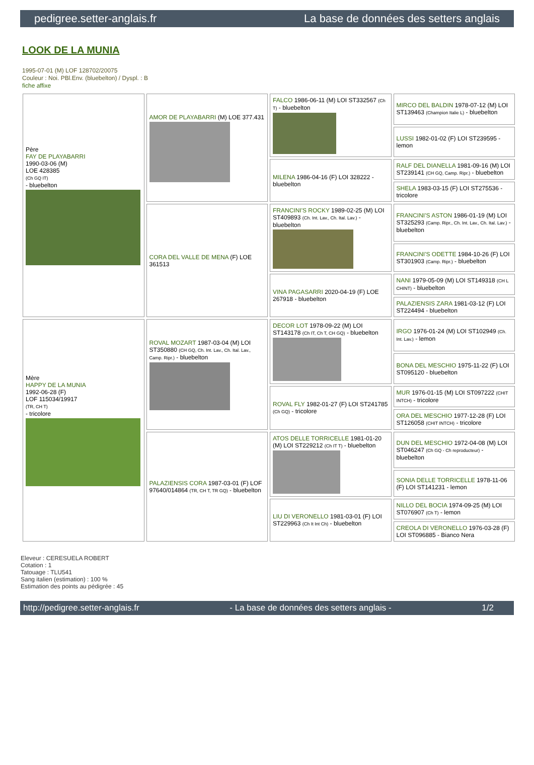pedigree.setter-anglais.fr La base de données des setters anglais
LOOK DE LA MUNIA
1995-07-01 (M) LOF 128702/20075
Couleur : Noi. PBl.Env. (bluebelton) / Dyspl. : B
fiche affixe
| Père FAY DE PLAYABARRI 1990-03-06 (M) LOE 428385 (Ch GQ IT) - bluebelton | AMOR DE PLAYABARRI (M) LOE 377.431 | FALCO 1986-06-11 (M) LOI ST332567 (Ch T) - bluebelton | MIRCO DEL BALDIN 1978-07-12 (M) LOI ST139463 (Champion Italie L) - bluebelton |
| | | | LUSSI 1982-01-02 (F) LOI ST239595 - lemon |
| | | MILENA 1986-04-16 (F) LOI 328222 - bluebelton | RALF DEL DIANELLA 1981-09-16 (M) LOI ST239141 (CH GQ, Camp. Ripr.) - bluebelton |
| | | | SHELA 1983-03-15 (F) LOI ST275536 - tricolore |
| | CORA DEL VALLE DE MENA (F) LOE 361513 | FRANCINI'S ROCKY 1989-02-25 (M) LOI ST409893 (Ch. Int. Lav., Ch. Ital. Lav.) - bluebelton | FRANCINI'S ASTON 1986-01-19 (M) LOI ST325293 (Camp. Ripr., Ch. Int. Lav., Ch. Ital. Lav.) - bluebelton |
| | | | FRANCINI'S ODETTE 1984-10-26 (F) LOI ST301903 (Camp. Ripr.) - bluebelton |
| | | VINA PAGASARRI 2020-04-19 (F) LOE 267918 - bluebelton | NANI 1979-05-09 (M) LOI ST149318 (CH L CHINT) - bluebelton |
| | | | PALAZIENSIS ZARA 1981-03-12 (F) LOI ST224494 - bluebelton |
| Mère HAPPY DE LA MUNIA 1992-06-28 (F) LOF 115034/19917 (TR, CH T) - tricolore | ROVAL MOZART 1987-03-04 (M) LOI ST350880 (CH GQ, Ch. Int. Lav., Ch. Ital. Lav., Camp. Ripr.) - bluebelton | DECOR LOT 1978-09-22 (M) LOI ST143178 (Ch IT, Ch T, CH GQ) - bluebelton | IRGO 1976-01-24 (M) LOI ST102949 (Ch. Int. Lav.) - lemon |
| | | | BONA DEL MESCHIO 1975-11-22 (F) LOI ST095120 - bluebelton |
| | | ROVAL FLY 1982-01-27 (F) LOI ST241785 (Ch GQ) - tricolore | MUR 1976-01-15 (M) LOI ST097222 (CHIT INTCH) - tricolore |
| | | | ORA DEL MESCHIO 1977-12-28 (F) LOI ST126058 (CHIT INTCH) - tricolore |
| | PALAZIENSIS CORA 1987-03-01 (F) LOF 97640/014864 (TR, CH T, TR GQ) - bluebelton | ATOS DELLE TORRICELLE 1981-01-20 (M) LOI ST229212 (Ch IT T) - bluebelton | DUN DEL MESCHIO 1972-04-08 (M) LOI ST046247 (Ch GQ - Ch reproducteur) - bluebelton |
| | | | SONIA DELLE TORRICELLE 1978-11-06 (F) LOI ST141231 - lemon |
| | | LIU DI VERONELLO 1981-03-01 (F) LOI ST229963 (Ch It Int Ch) - bluebelton | NILLO DEL BOCIA 1974-09-25 (M) LOI ST076907 (Ch T) - lemon |
| | | | CREOLA DI VERONELLO 1976-03-28 (F) LOI ST096885 - Bianco Nera |
Eleveur : CERESUELA ROBERT
Cotation : 1
Tatouage : TLU541
Sang italien (estimation) : 100 %
Estimation des points au pédigrée : 45
http://pedigree.setter-anglais.fr - La base de données des setters anglais - 1/2